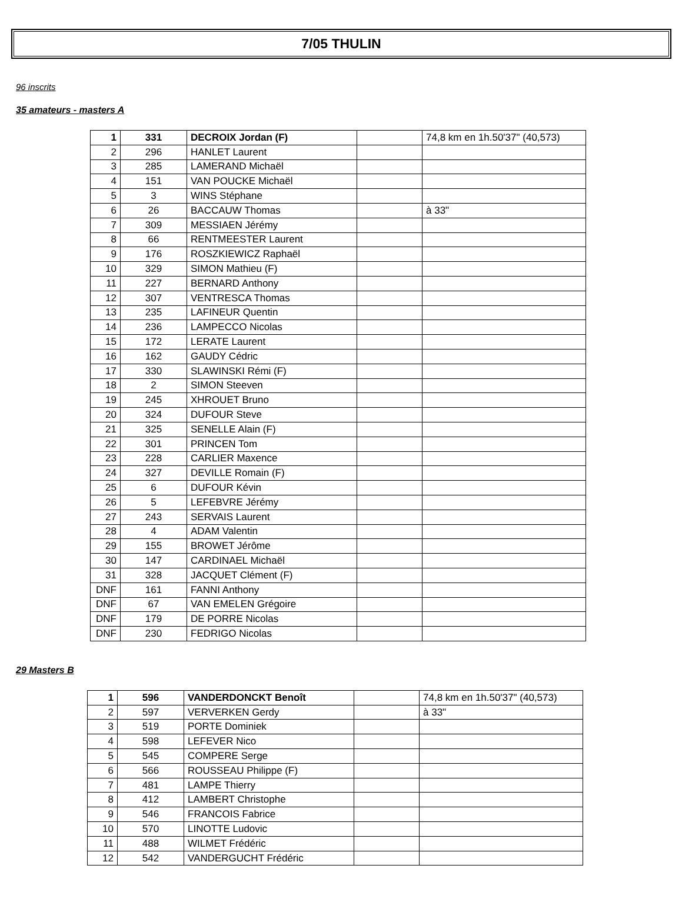7/05 THULIN
96 inscrits
35 amateurs - masters A
| 1 | 331 | DECROIX Jordan (F) | | 74,8 km en 1h.50'37" (40,573) |
| 2 | 296 | HANLET Laurent | | |
| 3 | 285 | LAMERAND Michaël | | |
| 4 | 151 | VAN POUCKE Michaël | | |
| 5 | 3 | WINS Stéphane | | |
| 6 | 26 | BACCAUW Thomas | | à 33" |
| 7 | 309 | MESSIAEN Jérémy | | |
| 8 | 66 | RENTMEESTER Laurent | | |
| 9 | 176 | ROSZKIEWICZ Raphaël | | |
| 10 | 329 | SIMON Mathieu (F) | | |
| 11 | 227 | BERNARD Anthony | | |
| 12 | 307 | VENTRESCA Thomas | | |
| 13 | 235 | LAFINEUR Quentin | | |
| 14 | 236 | LAMPECCO Nicolas | | |
| 15 | 172 | LERATE Laurent | | |
| 16 | 162 | GAUDY Cédric | | |
| 17 | 330 | SLAWINSKI Rémi (F) | | |
| 18 | 2 | SIMON Steeven | | |
| 19 | 245 | XHROUET Bruno | | |
| 20 | 324 | DUFOUR Steve | | |
| 21 | 325 | SENELLE Alain (F) | | |
| 22 | 301 | PRINCEN Tom | | |
| 23 | 228 | CARLIER Maxence | | |
| 24 | 327 | DEVILLE Romain (F) | | |
| 25 | 6 | DUFOUR Kévin | | |
| 26 | 5 | LEFEBVRE Jérémy | | |
| 27 | 243 | SERVAIS Laurent | | |
| 28 | 4 | ADAM Valentin | | |
| 29 | 155 | BROWET Jérôme | | |
| 30 | 147 | CARDINAEL Michaël | | |
| 31 | 328 | JACQUET Clément (F) | | |
| DNF | 161 | FANNI Anthony | | |
| DNF | 67 | VAN EMELEN Grégoire | | |
| DNF | 179 | DE PORRE Nicolas | | |
| DNF | 230 | FEDRIGO Nicolas | | |
29 Masters B
| 1 | 596 | VANDERDONCKT Benoît | | 74,8 km en 1h.50'37" (40,573) |
| 2 | 597 | VERVERKEN Gerdy | | à 33" |
| 3 | 519 | PORTE Dominiek | | |
| 4 | 598 | LEFEVER Nico | | |
| 5 | 545 | COMPERE Serge | | |
| 6 | 566 | ROUSSEAU Philippe (F) | | |
| 7 | 481 | LAMPE Thierry | | |
| 8 | 412 | LAMBERT Christophe | | |
| 9 | 546 | FRANCOIS Fabrice | | |
| 10 | 570 | LINOTTE Ludovic | | |
| 11 | 488 | WILMET Frédéric | | |
| 12 | 542 | VANDERGUCHT Frédéric | | |